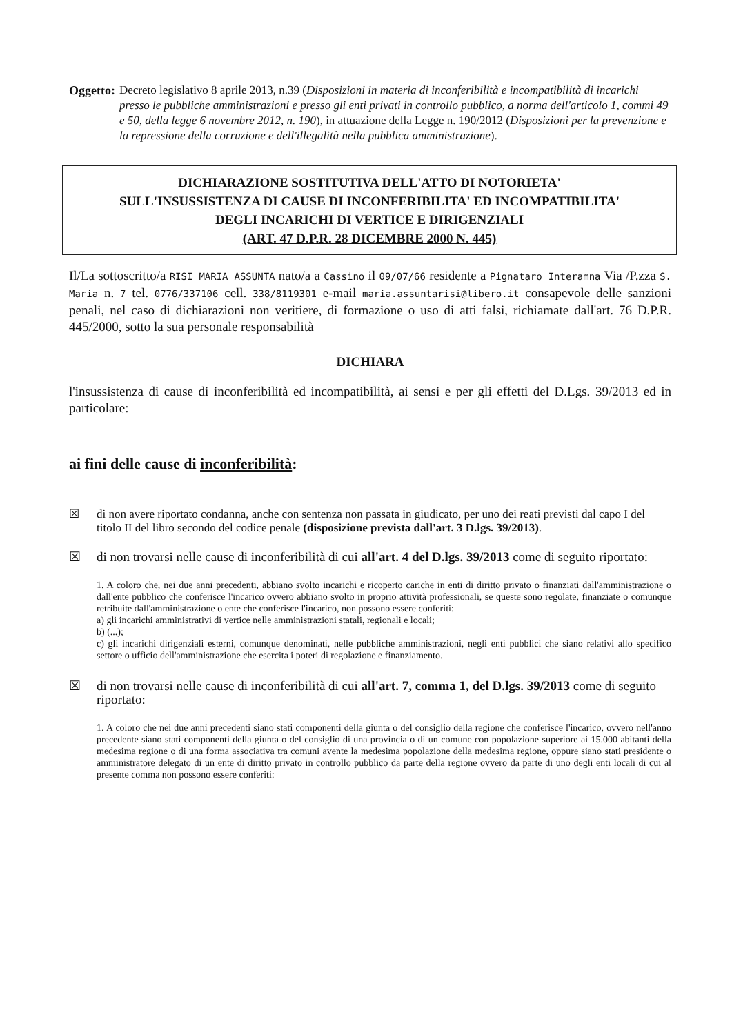Oggetto: Decreto legislativo 8 aprile 2013, n.39 (Disposizioni in materia di inconferibilità e incompatibilità di incarichi presso le pubbliche amministrazioni e presso gli enti privati in controllo pubblico, a norma dell'articolo 1, commi 49 e 50, della legge 6 novembre 2012, n. 190), in attuazione della Legge n. 190/2012 (Disposizioni per la prevenzione e la repressione della corruzione e dell'illegalità nella pubblica amministrazione).
DICHIARAZIONE SOSTITUTIVA DELL'ATTO DI NOTORIETA'
SULL'INSUSSISTENZA DI CAUSE DI INCONFERIBILITA' ED INCOMPATIBILITA'
DEGLI INCARICHI DI VERTICE E DIRIGENZIALI
(ART. 47 D.P.R. 28 DICEMBRE 2000 N. 445)
Il/La sottoscritto/a RISI MARIA ASSUNTA nato/a a Cassino il 09/07/66 residente a Pignataro Interamna Via /P.zza S. Maria n. 7 tel. 0776/337106 cell. 338/8119301 e-mail maria.assuntarisi@libero.it consapevole delle sanzioni penali, nel caso di dichiarazioni non veritiere, di formazione o uso di atti falsi, richiamate dall'art. 76 D.P.R. 445/2000, sotto la sua personale responsabilità
DICHIARA
l'insussistenza di cause di inconferibilità ed incompatibilità, ai sensi e per gli effetti del D.Lgs. 39/2013 ed in particolare:
ai fini delle cause di inconferibilità:
☒ di non avere riportato condanna, anche con sentenza non passata in giudicato, per uno dei reati previsti dal capo I del titolo II del libro secondo del codice penale (disposizione prevista dall'art. 3 D.lgs. 39/2013).
☒ di non trovarsi nelle cause di inconferibilità di cui all'art. 4 del D.lgs. 39/2013 come di seguito riportato:
1. A coloro che, nei due anni precedenti, abbiano svolto incarichi e ricoperto cariche in enti di diritto privato o finanziati dall'amministrazione o dall'ente pubblico che conferisce l'incarico ovvero abbiano svolto in proprio attività professionali, se queste sono regolate, finanziate o comunque retribuite dall'amministrazione o ente che conferisce l'incarico, non possono essere conferiti:
a) gli incarichi amministrativi di vertice nelle amministrazioni statali, regionali e locali;
b) (...);
c) gli incarichi dirigenziali esterni, comunque denominati, nelle pubbliche amministrazioni, negli enti pubblici che siano relativi allo specifico settore o ufficio dell'amministrazione che esercita i poteri di regolazione e finanziamento.
☒ di non trovarsi nelle cause di inconferibilità di cui all'art. 7, comma 1, del D.lgs. 39/2013 come di seguito riportato:
1. A coloro che nei due anni precedenti siano stati componenti della giunta o del consiglio della regione che conferisce l'incarico, ovvero nell'anno precedente siano stati componenti della giunta o del consiglio di una provincia o di un comune con popolazione superiore ai 15.000 abitanti della medesima regione o di una forma associativa tra comuni avente la medesima popolazione della medesima regione, oppure siano stati presidente o amministratore delegato di un ente di diritto privato in controllo pubblico da parte della regione ovvero da parte di uno degli enti locali di cui al presente comma non possono essere conferiti: